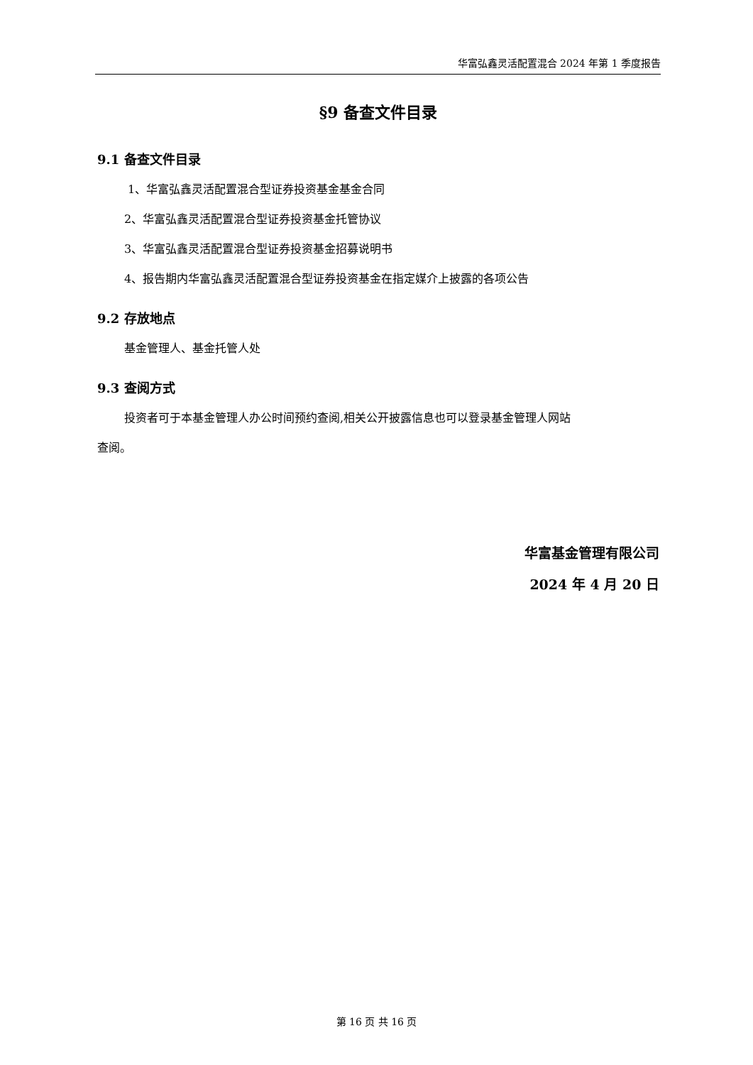华富弘鑫灵活配置混合 2024 年第 1 季度报告
§9 备查文件目录
9.1 备查文件目录
1、华富弘鑫灵活配置混合型证券投资基金基金合同
2、华富弘鑫灵活配置混合型证券投资基金托管协议
3、华富弘鑫灵活配置混合型证券投资基金招募说明书
4、报告期内华富弘鑫灵活配置混合型证券投资基金在指定媒介上披露的各项公告
9.2 存放地点
基金管理人、基金托管人处
9.3 查阅方式
投资者可于本基金管理人办公时间预约查阅,相关公开披露信息也可以登录基金管理人网站
查阅。
华富基金管理有限公司
2024 年 4 月 20 日
第 16 页 共 16 页